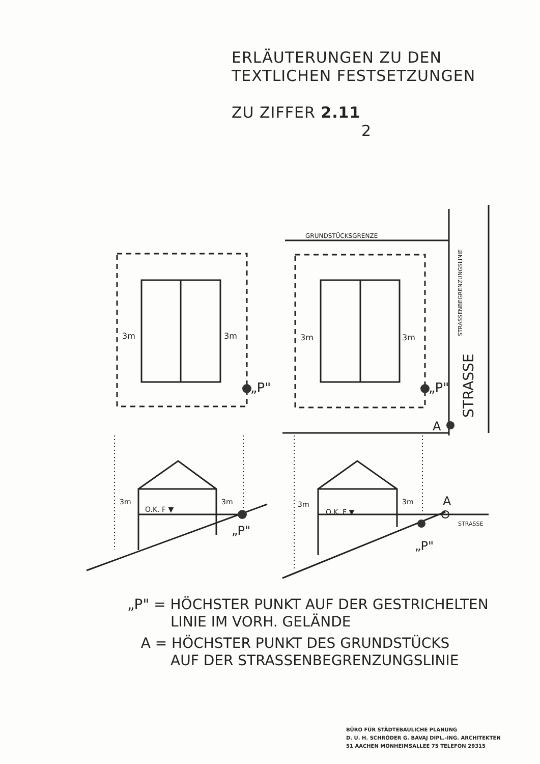ERLÄUTERUNGEN ZU DEN
TEXTLICHEN FESTSETZUNGEN
ZU ZIFFER 2.11
2
GRUNDSTÜCKSGRENZE
3m
3m
3m
3m
„P"
„P"
A
STRASSE
STRASSENBEGRENZUNGSLINIE
3m
3m
O.K. F ▼
3m
3m
O.K. F ▼
„P"
„P"
A
STRASSE
„P" = HÖCHSTER PUNKT AUF DER GESTRICHELTEN
LINIE IM VORH. GELÄNDE
A = HÖCHSTER PUNKT DES GRUNDSTÜCKS
AUF DER STRASSENBEGRENZUNGSLINIE
BÜRO FÜR STÄDTEBAULICHE PLANUNG
D. U. H. SCHRÖDER G. BAVAJ DIPL.-ING. ARCHITEKTEN
51 AACHEN MONHEIMSALLEE 75 TELEFON 29315